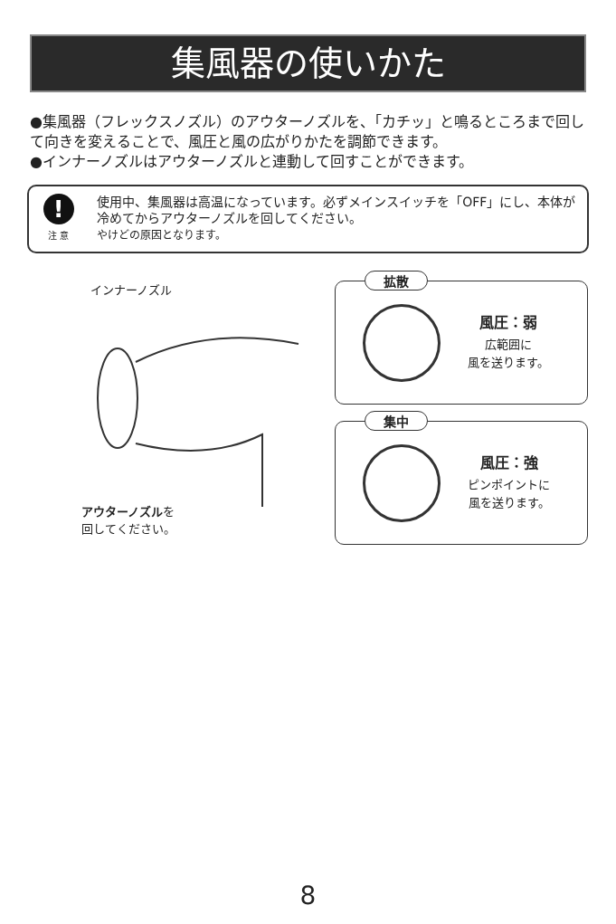集風器の使いかた
●集風器（フレックスノズル）のアウターノズルを、「カチッ」と鳴るところまで回して向きを変えることで、風圧と風の広がりかたを調節できます。
●インナーノズルはアウターノズルと連動して回すことができます。
!
注 意
使用中、集風器は高温になっています。必ずメインスイッチを「OFF」にし、本体が冷めてからアウターノズルを回してください。
やけどの原因となります。
インナーノズル
アウターノズルを
回してください。
拡散
風圧：弱
広範囲に
風を送ります。
集中
風圧：強
ピンポイントに
風を送ります。
8